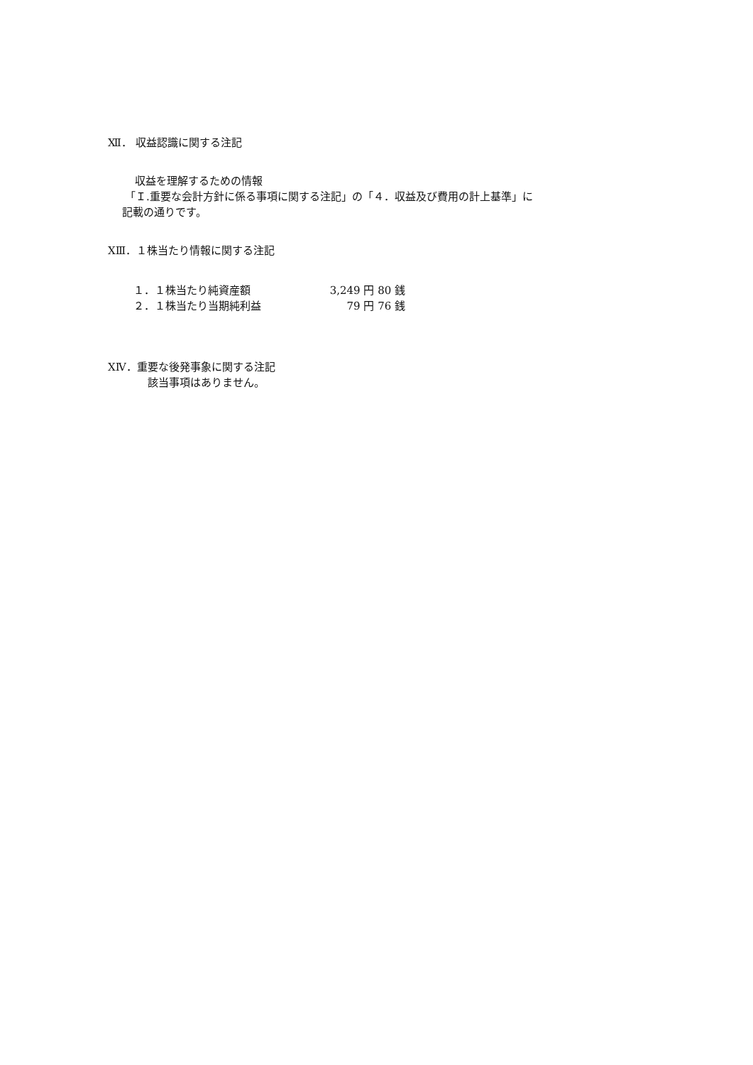Ⅻ． 収益認識に関する注記
収益を理解するための情報
「Ｉ.重要な会計方針に係る事項に関する注記」の「４．収益及び費用の計上基準」に
記載の通りです。
XⅢ．１株当たり情報に関する注記
| １．１株当たり純資産額 | 3,249 円 80 銭 |
| ２．１株当たり当期純利益 | 79 円 76 銭 |
XⅣ．重要な後発事象に関する注記
該当事項はありません。